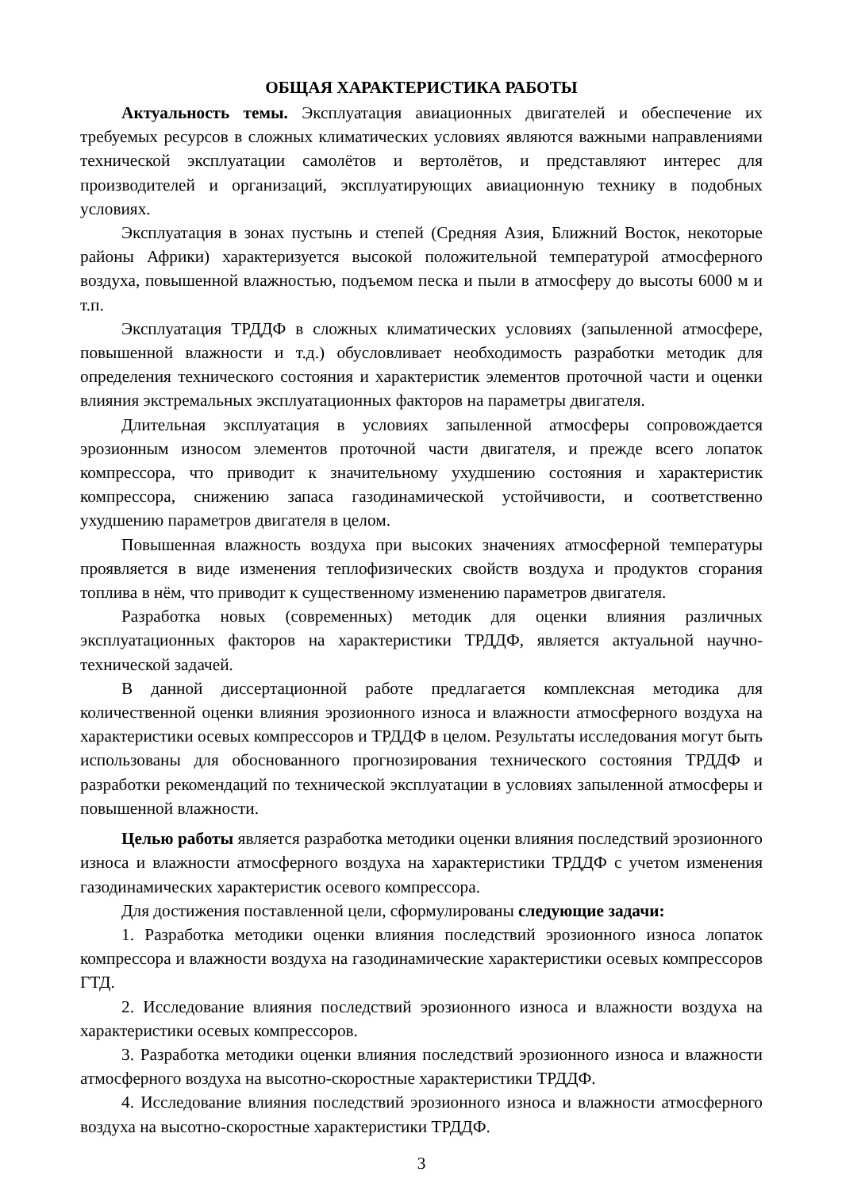ОБЩАЯ ХАРАКТЕРИСТИКА РАБОТЫ
Актуальность темы. Эксплуатация авиационных двигателей и обеспечение их требуемых ресурсов в сложных климатических условиях являются важными направлениями технической эксплуатации самолётов и вертолётов, и представляют интерес для производителей и организаций, эксплуатирующих авиационную технику в подобных условиях.
Эксплуатация в зонах пустынь и степей (Средняя Азия, Ближний Восток, некоторые районы Африки) характеризуется высокой положительной температурой атмосферного воздуха, повышенной влажностью, подъемом песка и пыли в атмосферу до высоты 6000 м и т.п.
Эксплуатация ТРДДФ в сложных климатических условиях (запыленной атмосфере, повышенной влажности и т.д.) обусловливает необходимость разработки методик для определения технического состояния и характеристик элементов проточной части и оценки влияния экстремальных эксплуатационных факторов на параметры двигателя.
Длительная эксплуатация в условиях запыленной атмосферы сопровождается эрозионным износом элементов проточной части двигателя, и прежде всего лопаток компрессора, что приводит к значительному ухудшению состояния и характеристик компрессора, снижению запаса газодинамической устойчивости, и соответственно ухудшению параметров двигателя в целом.
Повышенная влажность воздуха при высоких значениях атмосферной температуры проявляется в виде изменения теплофизических свойств воздуха и продуктов сгорания топлива в нём, что приводит к существенному изменению параметров двигателя.
Разработка новых (современных) методик для оценки влияния различных эксплуатационных факторов на характеристики ТРДДФ, является актуальной научно-технической задачей.
В данной диссертационной работе предлагается комплексная методика для количественной оценки влияния эрозионного износа и влажности атмосферного воздуха на характеристики осевых компрессоров и ТРДДФ в целом. Результаты исследования могут быть использованы для обоснованного прогнозирования технического состояния ТРДДФ и разработки рекомендаций по технической эксплуатации в условиях запыленной атмосферы и повышенной влажности.
Целью работы является разработка методики оценки влияния последствий эрозионного износа и влажности атмосферного воздуха на характеристики ТРДДФ с учетом изменения газодинамических характеристик осевого компрессора.
Для достижения поставленной цели, сформулированы следующие задачи:
1. Разработка методики оценки влияния последствий эрозионного износа лопаток компрессора и влажности воздуха на газодинамические характеристики осевых компрессоров ГТД.
2. Исследование влияния последствий эрозионного износа и влажности воздуха на характеристики осевых компрессоров.
3. Разработка методики оценки влияния последствий эрозионного износа и влажности атмосферного воздуха на высотно-скоростные характеристики ТРДДФ.
4. Исследование влияния последствий эрозионного износа и влажности атмосферного воздуха на высотно-скоростные характеристики ТРДДФ.
3